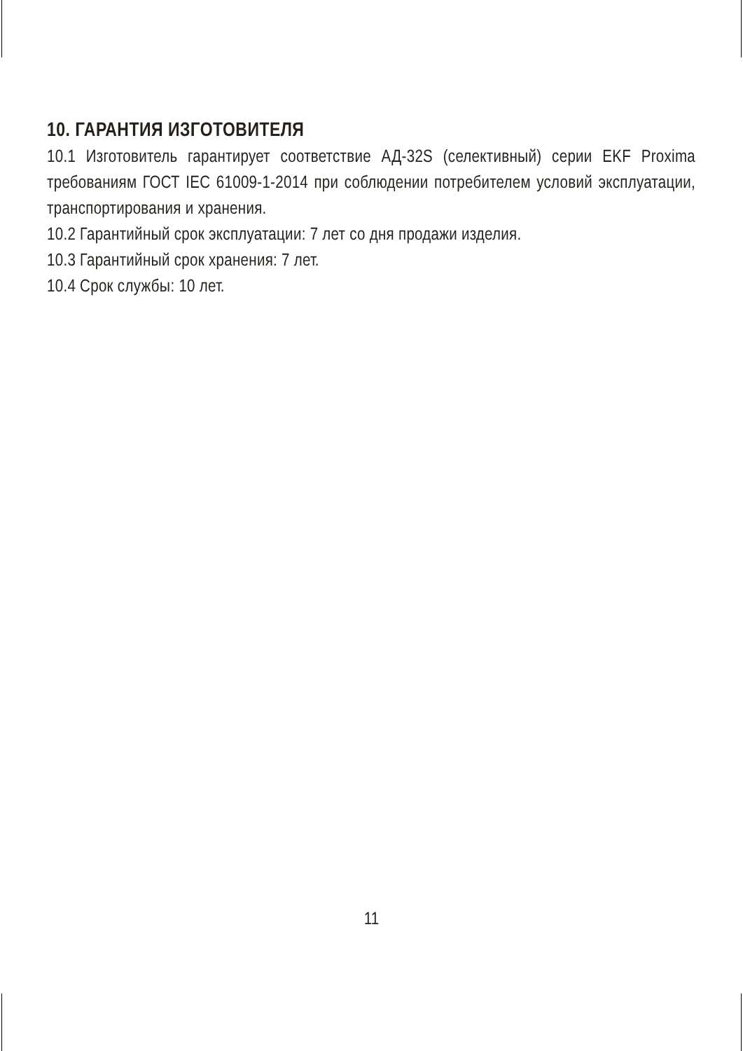10. ГАРАНТИЯ ИЗГОТОВИТЕЛЯ
10.1 Изготовитель гарантирует соответствие АД-32S (селективный) серии EKF Proxima требованиям ГОСТ IEC 61009-1-2014 при соблюдении потребителем условий эксплуатации, транспортирования и хранения.
10.2 Гарантийный срок эксплуатации: 7 лет со дня продажи изделия.
10.3 Гарантийный срок хранения: 7 лет.
10.4 Срок службы: 10 лет.
11